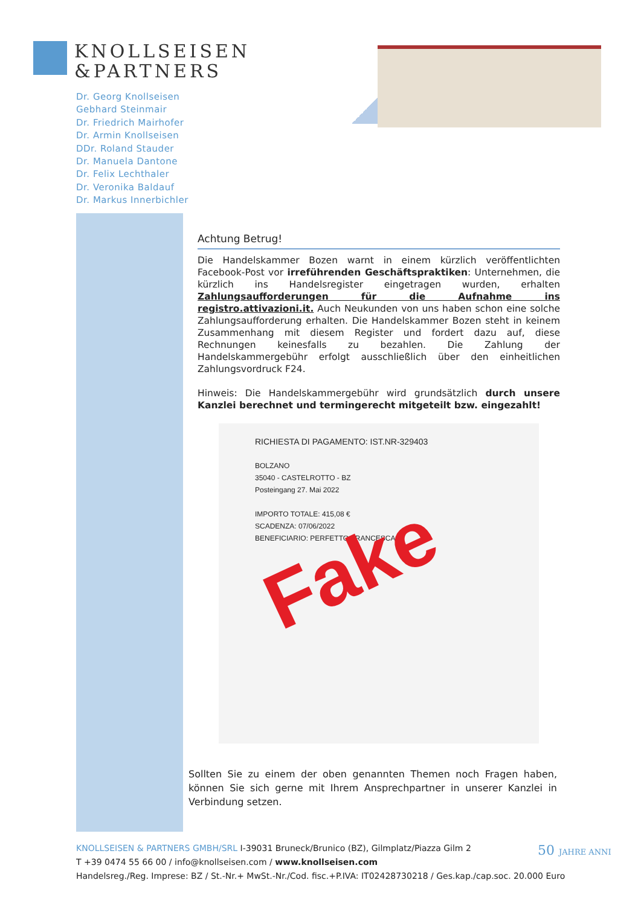KNOLLSEISEN
&PARTNERS
Dr. Georg Knollseisen
Gebhard Steinmair
Dr. Friedrich Mairhofer
Dr. Armin Knollseisen
DDr. Roland Stauder
Dr. Manuela Dantone
Dr. Felix Lechthaler
Dr. Veronika Baldauf
Dr. Markus Innerbichler
Achtung Betrug!
Die Handelskammer Bozen warnt in einem kürzlich veröffentlichten Facebook-Post vor irreführenden Geschäftspraktiken: Unternehmen, die kürzlich ins Handelsregister eingetragen wurden, erhalten Zahlungsaufforderungen für die Aufnahme ins registro.attivazioni.it. Auch Neukunden von uns haben schon eine solche Zahlungsaufforderung erhalten. Die Handelskammer Bozen steht in keinem Zusammenhang mit diesem Register und fordert dazu auf, diese Rechnungen keinesfalls zu bezahlen. Die Zahlung der Handelskammergebühr erfolgt ausschließlich über den einheitlichen Zahlungsvordruck F24.
Hinweis: Die Handelskammergebühr wird grundsätzlich durch unsere Kanzlei berechnet und termingerecht mitgeteilt bzw. eingezahlt!
RICHIESTA DI PAGAMENTO: IST.NR-329403
BOLZANO
35040 - CASTELROTTO - BZ
Posteingang 27. Mai 2022
IMPORTO TOTALE: 415,08 €
SCADENZA: 07/06/2022
BENEFICIARIO: PERFETTO FRANCESCA
Fake
Sollten Sie zu einem der oben genannten Themen noch Fragen haben, können Sie sich gerne mit Ihrem Ansprechpartner in unserer Kanzlei in Verbindung setzen.
KNOLLSEISEN & PARTNERS GMBH/SRL I-39031 Bruneck/Brunico (BZ), Gilmplatz/Piazza Gilm 2
T +39 0474 55 66 00 / info@knollseisen.com / www.knollseisen.com
Handelsreg./Reg. Imprese: BZ / St.-Nr.+ MwSt.-Nr./Cod. fisc.+P.IVA: IT02428730218 / Ges.kap./cap.soc. 20.000 Euro
50 JAHRE ANNI